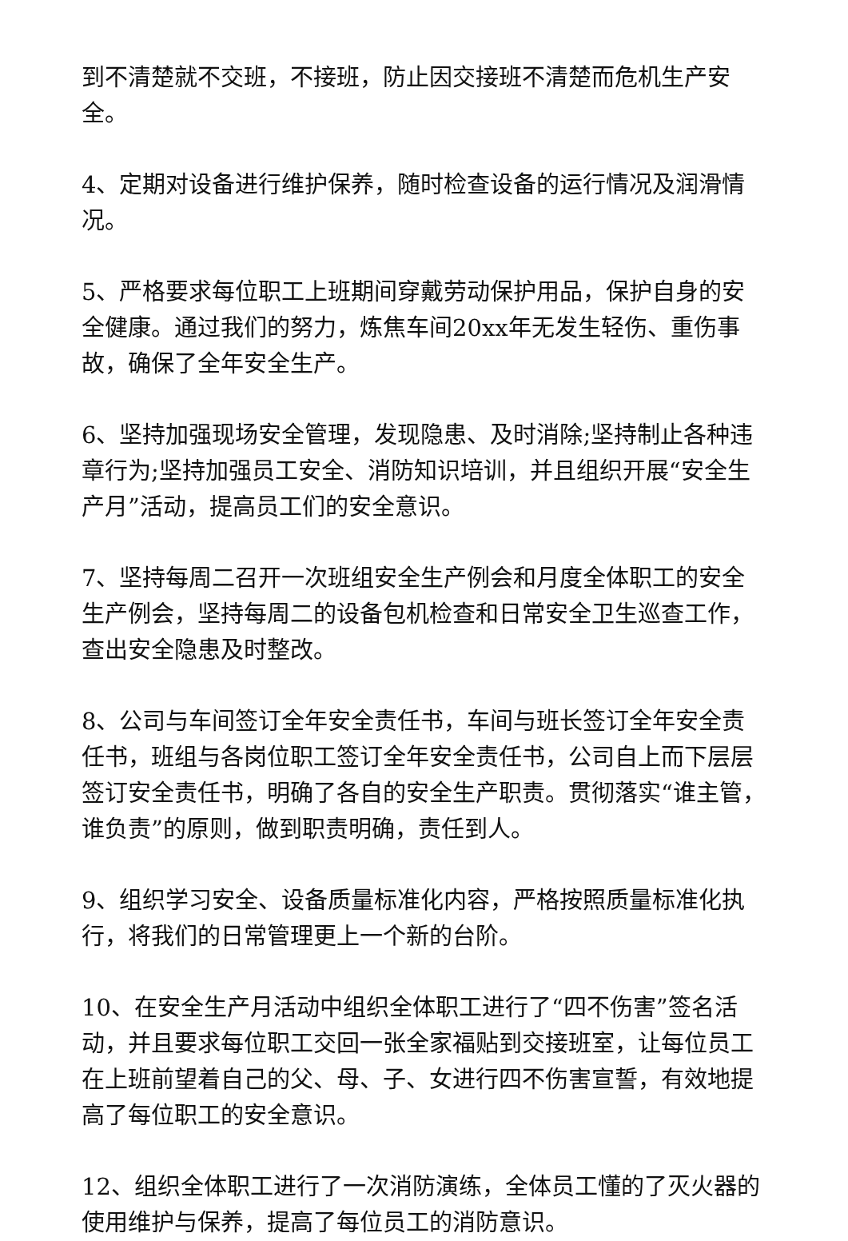到不清楚就不交班，不接班，防止因交接班不清楚而危机生产安全。
4、定期对设备进行维护保养，随时检查设备的运行情况及润滑情况。
5、严格要求每位职工上班期间穿戴劳动保护用品，保护自身的安全健康。通过我们的努力，炼焦车间20xx年无发生轻伤、重伤事故，确保了全年安全生产。
6、坚持加强现场安全管理，发现隐患、及时消除;坚持制止各种违章行为;坚持加强员工安全、消防知识培训，并且组织开展“安全生产月”活动，提高员工们的安全意识。
7、坚持每周二召开一次班组安全生产例会和月度全体职工的安全生产例会，坚持每周二的设备包机检查和日常安全卫生巡查工作，查出安全隐患及时整改。
8、公司与车间签订全年安全责任书，车间与班长签订全年安全责任书，班组与各岗位职工签订全年安全责任书，公司自上而下层层签订安全责任书，明确了各自的安全生产职责。贯彻落实“谁主管，谁负责”的原则，做到职责明确，责任到人。
9、组织学习安全、设备质量标准化内容，严格按照质量标准化执行，将我们的日常管理更上一个新的台阶。
10、在安全生产月活动中组织全体职工进行了“四不伤害”签名活动，并且要求每位职工交回一张全家福贴到交接班室，让每位员工在上班前望着自己的父、母、子、女进行四不伤害宣誓，有效地提高了每位职工的安全意识。
12、组织全体职工进行了一次消防演练，全体员工懂的了灭火器的使用维护与保养，提高了每位员工的消防意识。